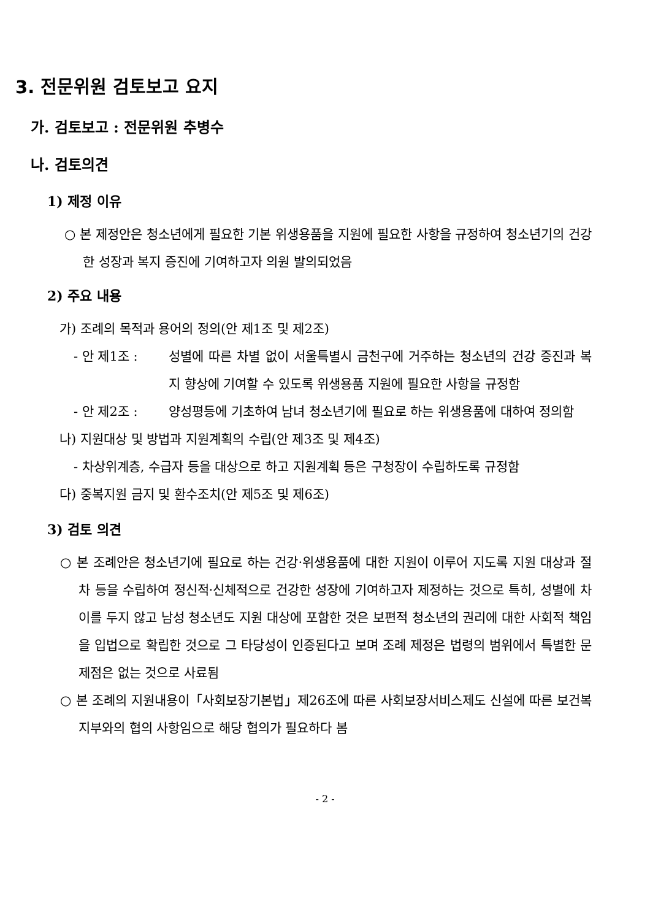3. 전문위원 검토보고 요지
가. 검토보고 : 전문위원 추병수
나. 검토의견
1) 제정 이유
○ 본 제정안은 청소년에게 필요한 기본 위생용품을 지원에 필요한 사항을 규정하여 청소년기의 건강한 성장과 복지 증진에 기여하고자 의원 발의되었음
2) 주요 내용
가) 조례의 목적과 용어의 정의(안 제1조 및 제2조)
- 안 제1조 : 성별에 따른 차별 없이 서울특별시 금천구에 거주하는 청소년의 건강 증진과 복지 향상에 기여할 수 있도록 위생용품 지원에 필요한 사항을 규정함
- 안 제2조 : 양성평등에 기초하여 남녀 청소년기에 필요로 하는 위생용품에 대하여 정의함
나) 지원대상 및 방법과 지원계획의 수립(안 제3조 및 제4조)
- 차상위계층, 수급자 등을 대상으로 하고 지원계획 등은 구청장이 수립하도록 규정함
다) 중복지원 금지 및 환수조치(안 제5조 및 제6조)
3) 검토 의견
○ 본 조례안은 청소년기에 필요로 하는 건강·위생용품에 대한 지원이 이루어 지도록 지원 대상과 절차 등을 수립하여 정신적·신체적으로 건강한 성장에 기여하고자 제정하는 것으로 특히, 성별에 차이를 두지 않고 남성 청소년도 지원 대상에 포함한 것은 보편적 청소년의 권리에 대한 사회적 책임을 입법으로 확립한 것으로 그 타당성이 인증된다고 보며 조례 제정은 법령의 범위에서 특별한 문제점은 없는 것으로 사료됨
○ 본 조례의 지원내용이「사회보장기본법」제26조에 따른 사회보장서비스제도 신설에 따른 보건복지부와의 협의 사항임으로 해당 협의가 필요하다 봄
- 2 -